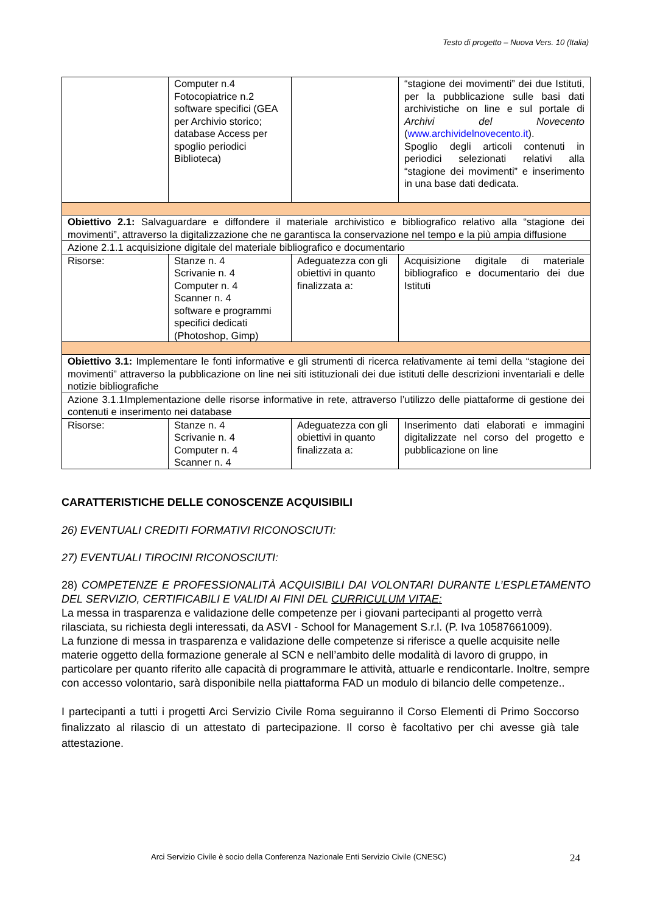Testo di progetto – Nuova Vers. 10 (Italia)
| | Computer n.4 Fotocopiatrice n.2 software specifici (GEA per Archivio storico; database Access per spoglio periodici Biblioteca) | | “stagione dei movimenti” dei due Istituti, per la pubblicazione sulle basi dati archivistiche on line e sul portale di Archivi del Novecento ( www.archividelnovecento.it ). Spoglio degli articoli contenuti in periodici selezionati relativi alla “stagione dei movimenti” e inserimento in una base dati dedicata. |
| Obiettivo 2.1: Salvaguardare e diffondere il materiale archivistico e bibliografico relativo alla “stagione dei movimenti”, attraverso la digitalizzazione che ne garantisca la conservazione nel tempo e la più ampia diffusione | | | |
| Azione 2.1.1 acquisizione digitale del materiale bibliografico e documentario | | | |
| Risorse: | Stanze n. 4 Scrivanie n. 4 Computer n. 4 Scanner n. 4 software e programmi specifici dedicati (Photoshop, Gimp) | Adeguatezza con gli obiettivi in quanto finalizzata a: | Acquisizione digitale di materiale bibliografico e documentario dei due Istituti |
| Obiettivo 3.1: Implementare le fonti informative e gli strumenti di ricerca relativamente ai temi della “stagione dei movimenti” attraverso la pubblicazione on line nei siti istituzionali dei due istituti delle descrizioni inventariali e delle notizie bibliografiche | | | |
| Azione 3.1.1Implementazione delle risorse informative in rete, attraverso l’utilizzo delle piattaforme di gestione dei contenuti e inserimento nei database | | | |
| Risorse: | Stanze n. 4 Scrivanie n. 4 Computer n. 4 Scanner n. 4 | Adeguatezza con gli obiettivi in quanto finalizzata a: | Inserimento dati elaborati e immagini digitalizzate nel corso del progetto e pubblicazione on line |
CARATTERISTICHE DELLE CONOSCENZE ACQUISIBILI
26) EVENTUALI CREDITI FORMATIVI RICONOSCIUTI:
27) EVENTUALI TIROCINI RICONOSCIUTI:
28) COMPETENZE E PROFESSIONALITÀ ACQUISIBILI DAI VOLONTARI DURANTE L’ESPLETAMENTO DEL SERVIZIO, CERTIFICABILI E VALIDI AI FINI DEL CURRICULUM VITAE:
La messa in trasparenza e validazione delle competenze per i giovani partecipanti al progetto verrà rilasciata, su richiesta degli interessati, da ASVI - School for Management S.r.l. (P. Iva 10587661009).
La funzione di messa in trasparenza e validazione delle competenze si riferisce a quelle acquisite nelle materie oggetto della formazione generale al SCN e nell’ambito delle modalità di lavoro di gruppo, in particolare per quanto riferito alle capacità di programmare le attività, attuarle e rendicontarle. Inoltre, sempre con accesso volontario, sarà disponibile nella piattaforma FAD un modulo di bilancio delle competenze..
I partecipanti a tutti i progetti Arci Servizio Civile Roma seguiranno il Corso Elementi di Primo Soccorso finalizzato al rilascio di un attestato di partecipazione. Il corso è facoltativo per chi avesse già tale attestazione.
Arci Servizio Civile è socio della Conferenza Nazionale Enti Servizio Civile (CNESC) 24